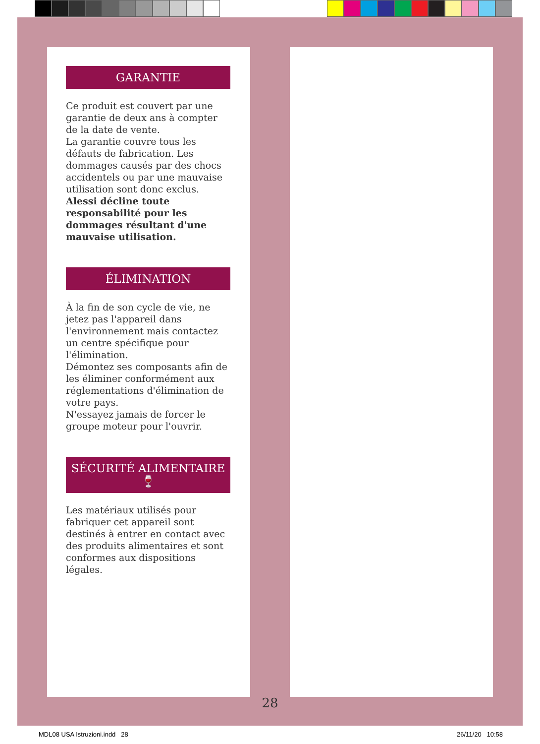GARANTIE
Ce produit est couvert par une garantie de deux ans à compter de la date de vente.
La garantie couvre tous les défauts de fabrication. Les dommages causés par des chocs accidentels ou par une mauvaise utilisation sont donc exclus.
Alessi décline toute responsabilité pour les dommages résultant d'une mauvaise utilisation.
ÉLIMINATION
À la fin de son cycle de vie, ne jetez pas l'appareil dans l'environnement mais contactez un centre spécifique pour l'élimination.
Démontez ses composants afin de les éliminer conformément aux réglementations d'élimination de votre pays.
N'essayez jamais de forcer le groupe moteur pour l'ouvrir.
SÉCURITÉ ALIMENTAIRE
🍷
Les matériaux utilisés pour fabriquer cet appareil sont destinés à entrer en contact avec des produits alimentaires et sont conformes aux dispositions légales.
28
MDL08 USA Istruzioni.indd 28 26/11/20 10:58